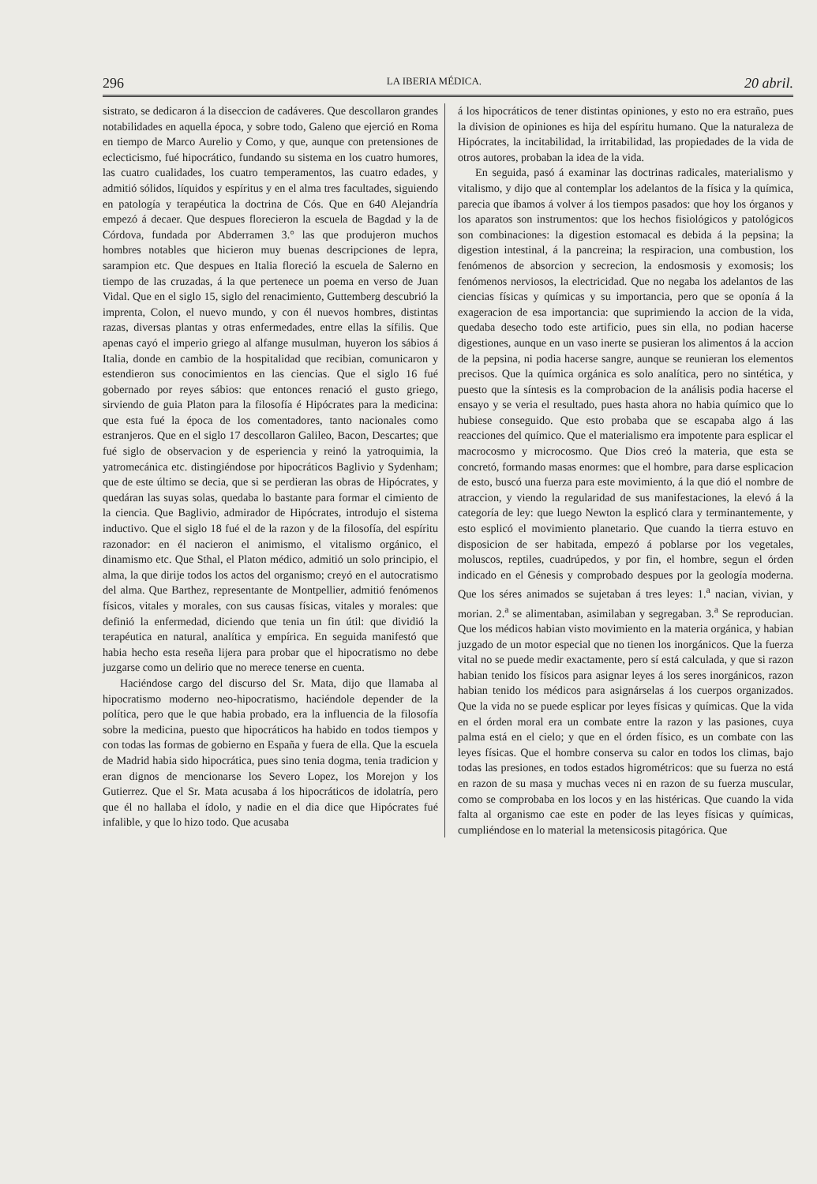296 LA IBERIA MÉDICA. 20 abril.
sistrato, se dedicaron á la diseccion de cadáveres. Que descollaron grandes notabilidades en aquella época, y sobre todo, Galeno que ejerció en Roma en tiempo de Marco Aurelio y Como, y que, aunque con pretensiones de eclecticismo, fué hipocrático, fundando su sistema en los cuatro humores, las cuatro cualidades, los cuatro temperamentos, las cuatro edades, y admitió sólidos, líquidos y espíritus y en el alma tres facultades, siguiendo en patología y terapéutica la doctrina de Cós. Que en 640 Alejandría empezó á decaer. Que despues florecieron la escuela de Bagdad y la de Córdova, fundada por Abderramen 3.° las que produjeron muchos hombres notables que hicieron muy buenas descripciones de lepra, sarampion etc. Que despues en Italia floreció la escuela de Salerno en tiempo de las cruzadas, á la que pertenece un poema en verso de Juan Vidal. Que en el siglo 15, siglo del renacimiento, Guttemberg descubrió la imprenta, Colon, el nuevo mundo, y con él nuevos hombres, distintas razas, diversas plantas y otras enfermedades, entre ellas la sífilis. Que apenas cayó el imperio griego al alfange musulman, huyeron los sábios á Italia, donde en cambio de la hospitalidad que recibian, comunicaron y estendieron sus conocimientos en las ciencias. Que el siglo 16 fué gobernado por reyes sábios: que entonces renació el gusto griego, sirviendo de guia Platon para la filosofía é Hipócrates para la medicina: que esta fué la época de los comentadores, tanto nacionales como estranjeros. Que en el siglo 17 descollaron Galileo, Bacon, Descartes; que fué siglo de observacion y de esperiencia y reinó la yatroquimia, la yatromecánica etc. distingiéndose por hipocráticos Baglivio y Sydenham; que de este último se decia, que si se perdieran las obras de Hipócrates, y quedáran las suyas solas, quedaba lo bastante para formar el cimiento de la ciencia. Que Baglivio, admirador de Hipócrates, introdujo el sistema inductivo. Que el siglo 18 fué el de la razon y de la filosofía, del espíritu razonador: en él nacieron el animismo, el vitalismo orgánico, el dinamismo etc. Que Sthal, el Platon médico, admitió un solo principio, el alma, la que dirije todos los actos del organismo; creyó en el autocratismo del alma. Que Barthez, representante de Montpellier, admitió fenómenos físicos, vitales y morales, con sus causas físicas, vitales y morales: que definió la enfermedad, diciendo que tenia un fin útil: que dividió la terapéutica en natural, analítica y empírica. En seguida manifestó que habia hecho esta reseña lijera para probar que el hipocratismo no debe juzgarse como un delirio que no merece tenerse en cuenta.
Haciéndose cargo del discurso del Sr. Mata, dijo que llamaba al hipocratismo moderno neo-hipocratismo, haciéndole depender de la política, pero que le que habia probado, era la influencia de la filosofía sobre la medicina, puesto que hipocráticos ha habido en todos tiempos y con todas las formas de gobierno en España y fuera de ella. Que la escuela de Madrid habia sido hipocrática, pues sino tenia dogma, tenia tradicion y eran dignos de mencionarse los Severo Lopez, los Morejon y los Gutierrez. Que el Sr. Mata acusaba á los hipocráticos de idolatría, pero que él no hallaba el ídolo, y nadie en el dia dice que Hipócrates fué infalible, y que lo hizo todo. Que acusaba
á los hipocráticos de tener distintas opiniones, y esto no era estraño, pues la division de opiniones es hija del espíritu humano. Que la naturaleza de Hipócrates, la incitabilidad, la irritabilidad, las propiedades de la vida de otros autores, probaban la idea de la vida.
En seguida, pasó á examinar las doctrinas radicales, materialismo y vitalismo, y dijo que al contemplar los adelantos de la física y la química, parecia que íbamos á volver á los tiempos pasados: que hoy los órganos y los aparatos son instrumentos: que los hechos fisiológicos y patológicos son combinaciones: la digestion estomacal es debida á la pepsina; la digestion intestinal, á la pancreina; la respiracion, una combustion, los fenómenos de absorcion y secrecion, la endosmosis y exomosis; los fenómenos nerviosos, la electricidad. Que no negaba los adelantos de las ciencias físicas y químicas y su importancia, pero que se oponía á la exageracion de esa importancia: que suprimiendo la accion de la vida, quedaba desecho todo este artificio, pues sin ella, no podian hacerse digestiones, aunque en un vaso inerte se pusieran los alimentos á la accion de la pepsina, ni podia hacerse sangre, aunque se reunieran los elementos precisos. Que la química orgánica es solo analítica, pero no sintética, y puesto que la síntesis es la comprobacion de la análisis podia hacerse el ensayo y se veria el resultado, pues hasta ahora no habia químico que lo hubiese conseguido. Que esto probaba que se escapaba algo á las reacciones del químico. Que el materialismo era impotente para esplicar el macrocosmo y microcosmo. Que Dios creó la materia, que esta se concretó, formando masas enormes: que el hombre, para darse esplicacion de esto, buscó una fuerza para este movimiento, á la que dió el nombre de atraccion, y viendo la regularidad de sus manifestaciones, la elevó á la categoría de ley: que luego Newton la esplicó clara y terminantemente, y esto esplicó el movimiento planetario. Que cuando la tierra estuvo en disposicion de ser habitada, empezó á poblarse por los vegetales, moluscos, reptiles, cuadrúpedos, y por fin, el hombre, segun el órden indicado en el Génesis y comprobado despues por la geología moderna. Que los séres animados se sujetaban á tres leyes: 1.<sup>a</sup> nacian, vivian, y morian. 2.<sup>a</sup> se alimentaban, asimilaban y segregaban. 3.<sup>a</sup> Se reproducian. Que los médicos habian visto movimiento en la materia orgánica, y habian juzgado de un motor especial que no tienen los inorgánicos. Que la fuerza vital no se puede medir exactamente, pero sí está calculada, y que si razon habian tenido los físicos para asignar leyes á los seres inorgánicos, razon habian tenido los médicos para asignárselas á los cuerpos organizados. Que la vida no se puede esplicar por leyes físicas y químicas. Que la vida en el órden moral era un combate entre la razon y las pasiones, cuya palma está en el cielo; y que en el órden físico, es un combate con las leyes físicas. Que el hombre conserva su calor en todos los climas, bajo todas las presiones, en todos estados higrométricos: que su fuerza no está en razon de su masa y muchas veces ni en razon de su fuerza muscular, como se comprobaba en los locos y en las histéricas. Que cuando la vida falta al organismo cae este en poder de las leyes físicas y químicas, cumpliéndose en lo material la metensicosis pitagórica. Que